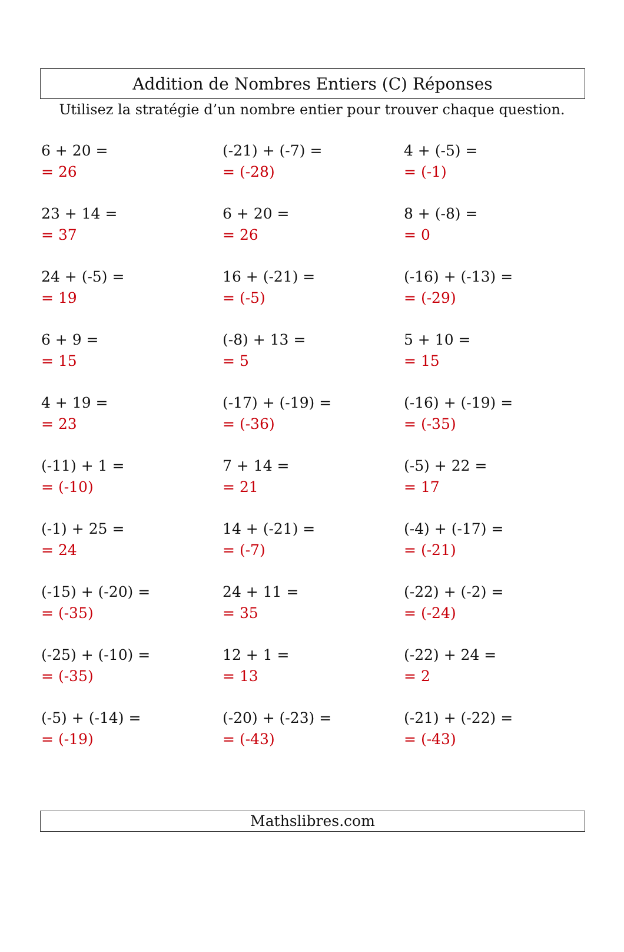Addition de Nombres Entiers (C) Réponses
Utilisez la stratégie d’un nombre entier pour trouver chaque question.
| 6 + 20 = = 26 | (-21) + (-7) = = (-28) | 4 + (-5) = = (-1) |
| 23 + 14 = = 37 | 6 + 20 = = 26 | 8 + (-8) = = 0 |
| 24 + (-5) = = 19 | 16 + (-21) = = (-5) | (-16) + (-13) = = (-29) |
| 6 + 9 = = 15 | (-8) + 13 = = 5 | 5 + 10 = = 15 |
| 4 + 19 = = 23 | (-17) + (-19) = = (-36) | (-16) + (-19) = = (-35) |
| (-11) + 1 = = (-10) | 7 + 14 = = 21 | (-5) + 22 = = 17 |
| (-1) + 25 = = 24 | 14 + (-21) = = (-7) | (-4) + (-17) = = (-21) |
| (-15) + (-20) = = (-35) | 24 + 11 = = 35 | (-22) + (-2) = = (-24) |
| (-25) + (-10) = = (-35) | 12 + 1 = = 13 | (-22) + 24 = = 2 |
| (-5) + (-14) = = (-19) | (-20) + (-23) = = (-43) | (-21) + (-22) = = (-43) |
Mathslibres.com